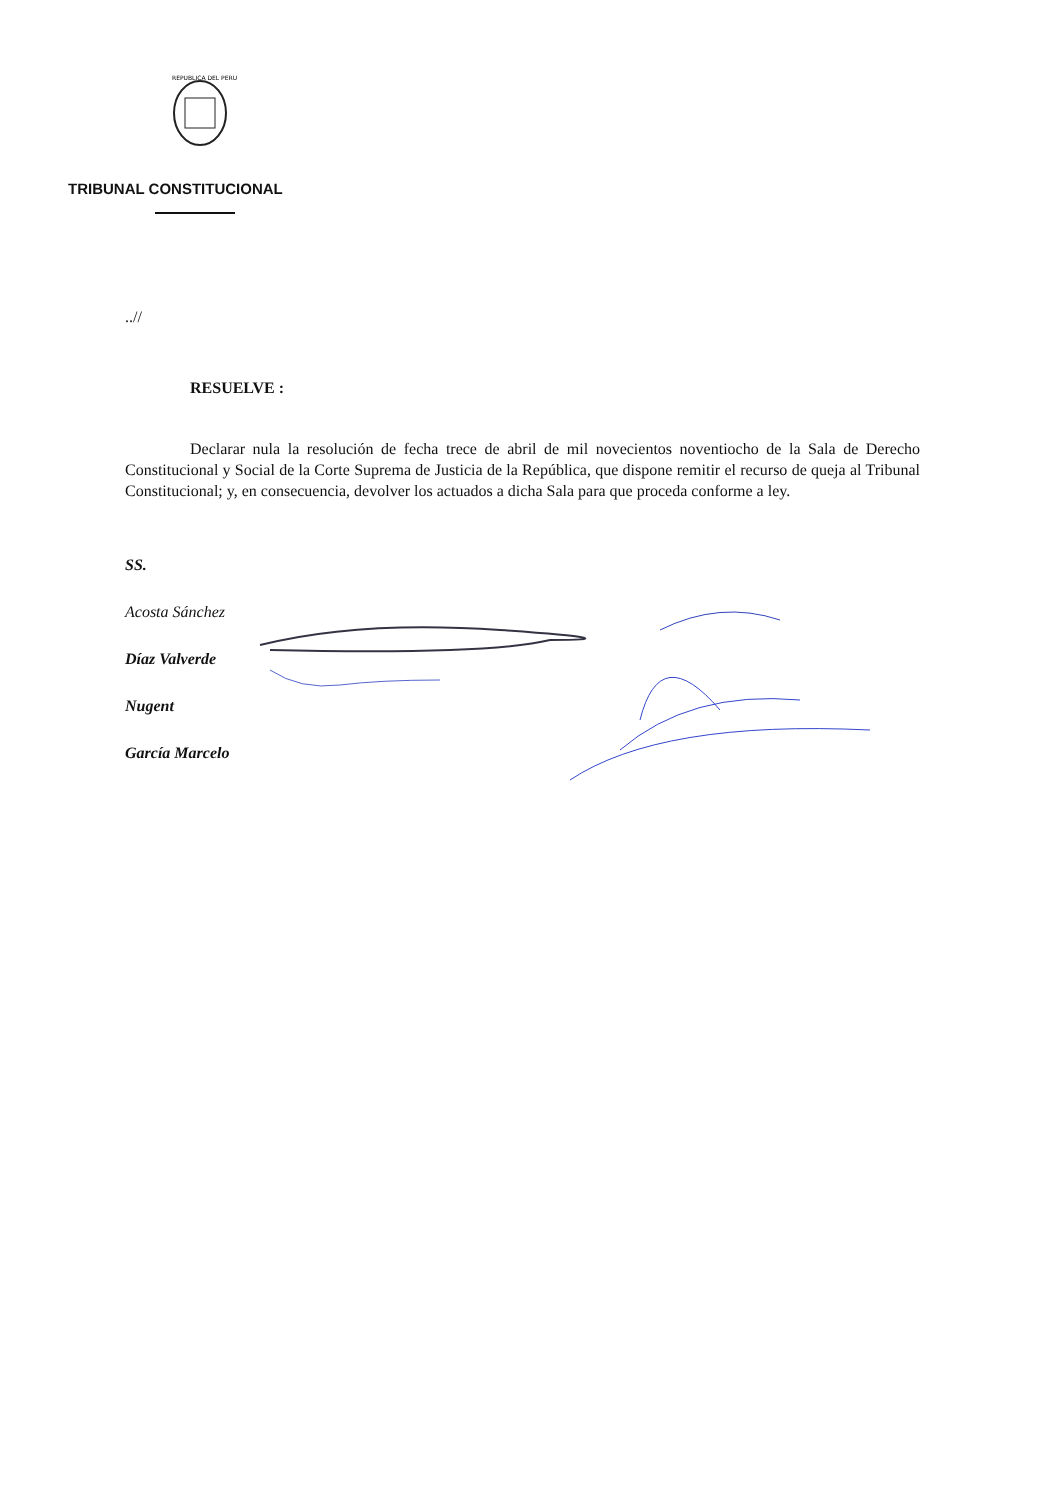REPUBLICA DEL PERU
TRIBUNAL CONSTITUCIONAL
..//
RESUELVE :
Declarar nula la resolución de fecha trece de abril de mil novecientos noventiocho de la Sala de Derecho Constitucional y Social de la Corte Suprema de Justicia de la República, que dispone remitir el recurso de queja al Tribunal Constitucional; y, en consecuencia, devolver los actuados a dicha Sala para que proceda conforme a ley.
SS.
Acosta Sánchez
Díaz Valverde
Nugent
García Marcelo